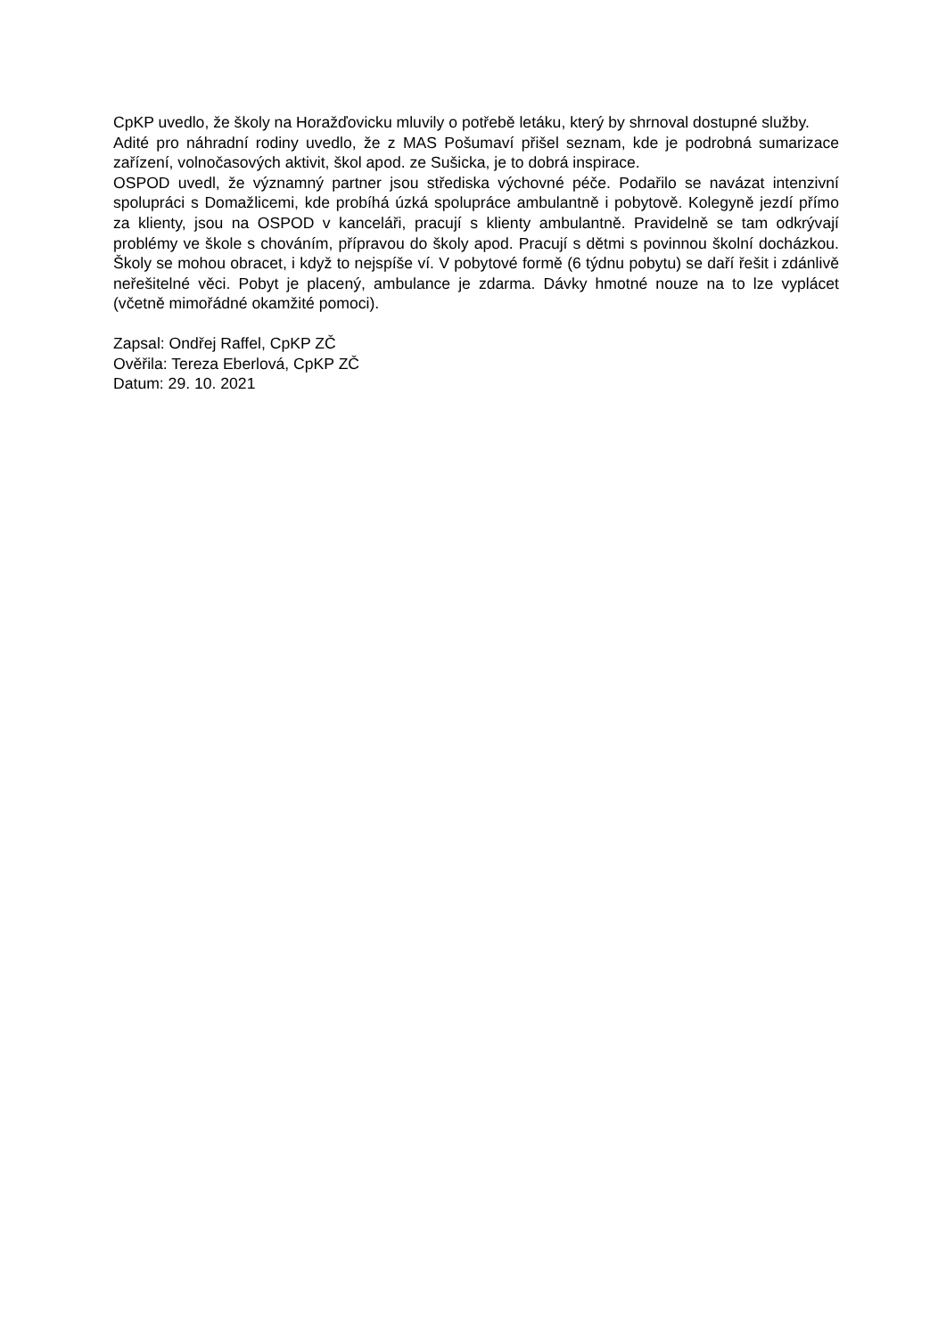CpKP uvedlo, že školy na Horažďovicku mluvily o potřebě letáku, který by shrnoval dostupné služby.
Adité pro náhradní rodiny uvedlo, že z MAS Pošumaví přišel seznam, kde je podrobná sumarizace zařízení, volnočasových aktivit, škol apod. ze Sušicka, je to dobrá inspirace.
OSPOD uvedl, že významný partner jsou střediska výchovné péče. Podařilo se navázat intenzivní spolupráci s Domažlicemi, kde probíhá úzká spolupráce ambulantně i pobytově. Kolegyně jezdí přímo za klienty, jsou na OSPOD v kanceláři, pracují s klienty ambulantně. Pravidelně se tam odkrývají problémy ve škole s chováním, přípravou do školy apod. Pracují s dětmi s povinnou školní docházkou. Školy se mohou obracet, i když to nejspíše ví. V pobytové formě (6 týdnu pobytu) se daří řešit i zdánlivě neřešitelné věci. Pobyt je placený, ambulance je zdarma. Dávky hmotné nouze na to lze vyplácet (včetně mimořádné okamžité pomoci).
Zapsal: Ondřej Raffel, CpKP ZČ
Ověřila: Tereza Eberlová, CpKP ZČ
Datum: 29. 10. 2021